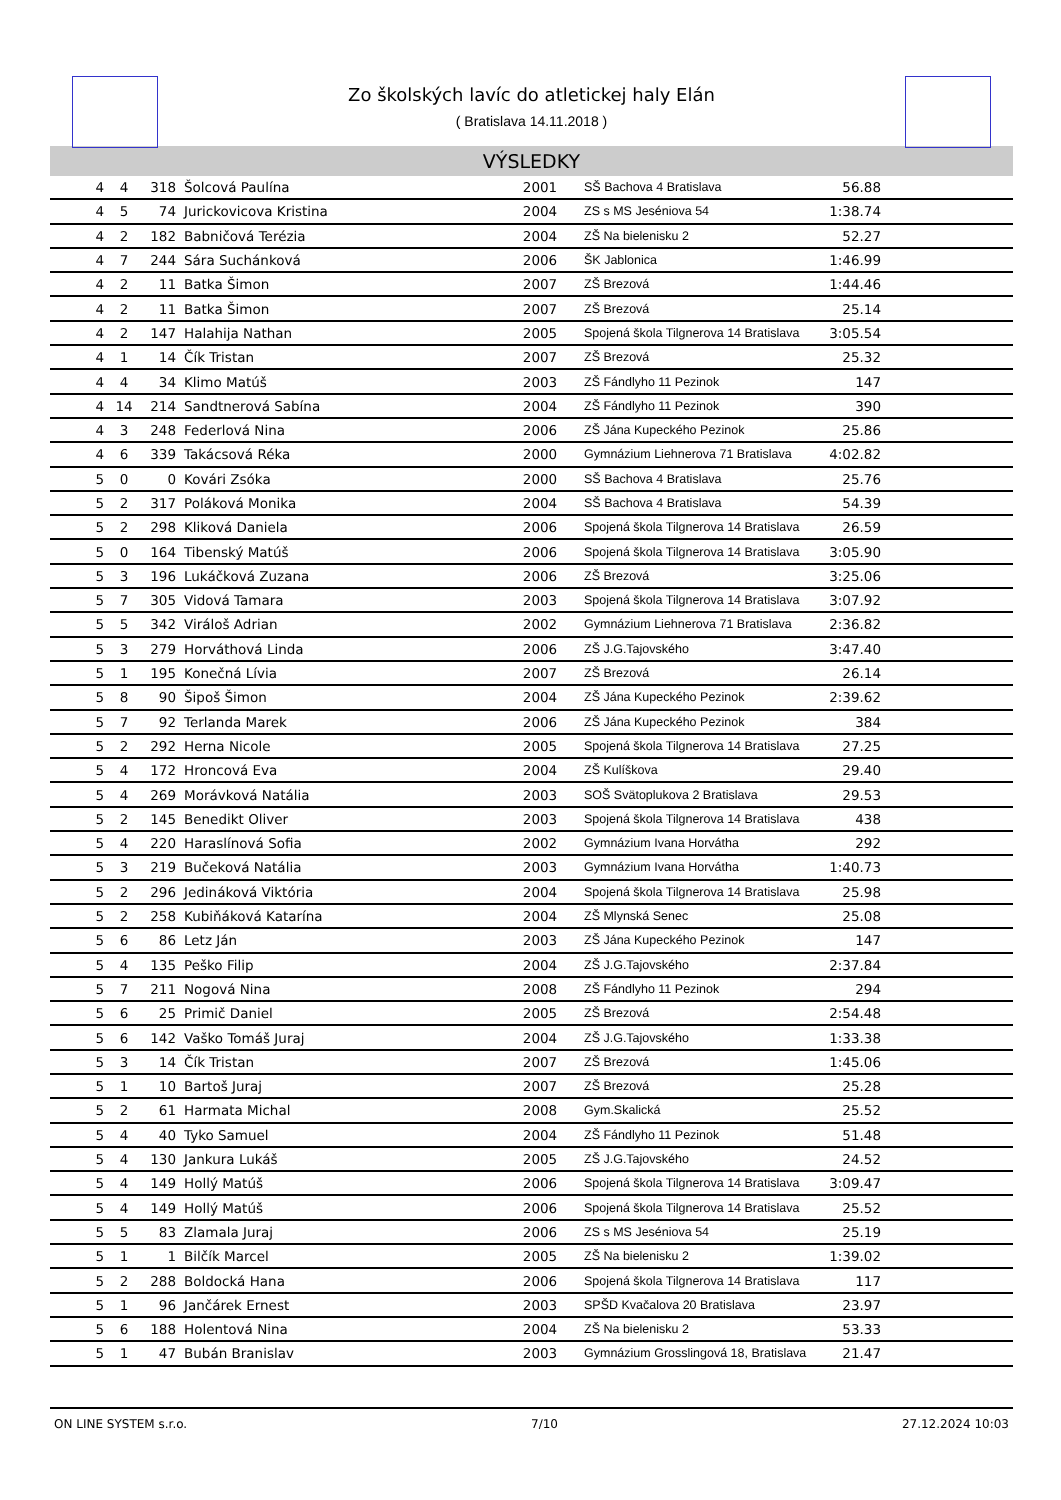Zo školských lavíc do atletickej haly Elán
( Bratislava 14.11.2018 )
VÝSLEDKY
| 4 | 4 | 318 | Šolcová Paulína | 2001 | SŠ Bachova 4 Bratislava | 56.88 | |
| 4 | 5 | 74 | Jurickovicova Kristina | 2004 | ZS s MS Jeséniova 54 | 1:38.74 | |
| 4 | 2 | 182 | Babničová Terézia | 2004 | ZŠ Na bielenisku 2 | 52.27 | |
| 4 | 7 | 244 | Sára Suchánková | 2006 | ŠK Jablonica | 1:46.99 | |
| 4 | 2 | 11 | Batka Šimon | 2007 | ZŠ Brezová | 1:44.46 | |
| 4 | 2 | 11 | Batka Šimon | 2007 | ZŠ Brezová | 25.14 | |
| 4 | 2 | 147 | Halahija Nathan | 2005 | Spojená škola Tilgnerova 14 Bratislava | 3:05.54 | |
| 4 | 1 | 14 | Čík Tristan | 2007 | ZŠ Brezová | 25.32 | |
| 4 | 4 | 34 | Klimo Matúš | 2003 | ZŠ Fándlyho 11 Pezinok | 147 | |
| 4 | 14 | 214 | Sandtnerová Sabína | 2004 | ZŠ Fándlyho 11 Pezinok | 390 | |
| 4 | 3 | 248 | Federlová Nina | 2006 | ZŠ Jána Kupeckého Pezinok | 25.86 | |
| 4 | 6 | 339 | Takácsová Réka | 2000 | Gymnázium Liehnerova 71 Bratislava | 4:02.82 | |
| 5 | 0 | 0 | Kovári Zsóka | 2000 | SŠ Bachova 4 Bratislava | 25.76 | |
| 5 | 2 | 317 | Poláková Monika | 2004 | SŠ Bachova 4 Bratislava | 54.39 | |
| 5 | 2 | 298 | Kliková Daniela | 2006 | Spojená škola Tilgnerova 14 Bratislava | 26.59 | |
| 5 | 0 | 164 | Tibenský Matúš | 2006 | Spojená škola Tilgnerova 14 Bratislava | 3:05.90 | |
| 5 | 3 | 196 | Lukáčková Zuzana | 2006 | ZŠ Brezová | 3:25.06 | |
| 5 | 7 | 305 | Vidová Tamara | 2003 | Spojená škola Tilgnerova 14 Bratislava | 3:07.92 | |
| 5 | 5 | 342 | Viráloš Adrian | 2002 | Gymnázium Liehnerova 71 Bratislava | 2:36.82 | |
| 5 | 3 | 279 | Horváthová Linda | 2006 | ZŠ J.G.Tajovského | 3:47.40 | |
| 5 | 1 | 195 | Konečná Lívia | 2007 | ZŠ Brezová | 26.14 | |
| 5 | 8 | 90 | Šipoš Šimon | 2004 | ZŠ Jána Kupeckého Pezinok | 2:39.62 | |
| 5 | 7 | 92 | Terlanda Marek | 2006 | ZŠ Jána Kupeckého Pezinok | 384 | |
| 5 | 2 | 292 | Herna Nicole | 2005 | Spojená škola Tilgnerova 14 Bratislava | 27.25 | |
| 5 | 4 | 172 | Hroncová Eva | 2004 | ZŠ Kulíškova | 29.40 | |
| 5 | 4 | 269 | Morávková Natália | 2003 | SOŠ Svätoplukova 2 Bratislava | 29.53 | |
| 5 | 2 | 145 | Benedikt Oliver | 2003 | Spojená škola Tilgnerova 14 Bratislava | 438 | |
| 5 | 4 | 220 | Haraslínová Sofia | 2002 | Gymnázium Ivana Horvátha | 292 | |
| 5 | 3 | 219 | Bučeková Natália | 2003 | Gymnázium Ivana Horvátha | 1:40.73 | |
| 5 | 2 | 296 | Jedináková Viktória | 2004 | Spojená škola Tilgnerova 14 Bratislava | 25.98 | |
| 5 | 2 | 258 | Kubiňáková Katarína | 2004 | ZŠ Mlynská Senec | 25.08 | |
| 5 | 6 | 86 | Letz Ján | 2003 | ZŠ Jána Kupeckého Pezinok | 147 | |
| 5 | 4 | 135 | Peško Filip | 2004 | ZŠ J.G.Tajovského | 2:37.84 | |
| 5 | 7 | 211 | Nogová Nina | 2008 | ZŠ Fándlyho 11 Pezinok | 294 | |
| 5 | 6 | 25 | Primič Daniel | 2005 | ZŠ Brezová | 2:54.48 | |
| 5 | 6 | 142 | Vaško Tomáš Juraj | 2004 | ZŠ J.G.Tajovského | 1:33.38 | |
| 5 | 3 | 14 | Čík Tristan | 2007 | ZŠ Brezová | 1:45.06 | |
| 5 | 1 | 10 | Bartoš Juraj | 2007 | ZŠ Brezová | 25.28 | |
| 5 | 2 | 61 | Harmata Michal | 2008 | Gym.Skalická | 25.52 | |
| 5 | 4 | 40 | Tyko Samuel | 2004 | ZŠ Fándlyho 11 Pezinok | 51.48 | |
| 5 | 4 | 130 | Jankura Lukáš | 2005 | ZŠ J.G.Tajovského | 24.52 | |
| 5 | 4 | 149 | Hollý Matúš | 2006 | Spojená škola Tilgnerova 14 Bratislava | 3:09.47 | |
| 5 | 4 | 149 | Hollý Matúš | 2006 | Spojená škola Tilgnerova 14 Bratislava | 25.52 | |
| 5 | 5 | 83 | Zlamala Juraj | 2006 | ZS s MS Jeséniova 54 | 25.19 | |
| 5 | 1 | 1 | Bilčík Marcel | 2005 | ZŠ Na bielenisku 2 | 1:39.02 | |
| 5 | 2 | 288 | Boldocká Hana | 2006 | Spojená škola Tilgnerova 14 Bratislava | 117 | |
| 5 | 1 | 96 | Jančárek Ernest | 2003 | SPŠD Kvačalova 20 Bratislava | 23.97 | |
| 5 | 6 | 188 | Holentová Nina | 2004 | ZŠ Na bielenisku 2 | 53.33 | |
| 5 | 1 | 47 | Bubán Branislav | 2003 | Gymnázium Grosslingová 18, Bratislava | 21.47 | |
ON LINE SYSTEM s.r.o. 7/10 27.12.2024 10:03